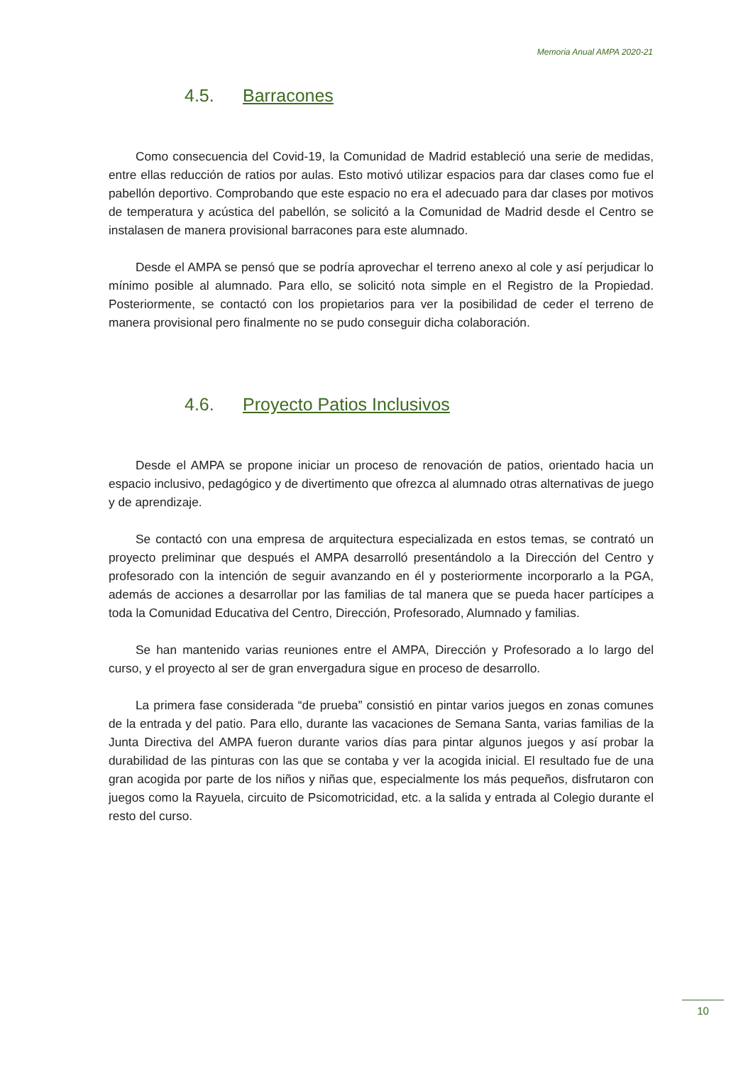Memoria Anual AMPA 2020-21
4.5. Barracones
Como consecuencia del Covid-19, la Comunidad de Madrid estableció una serie de medidas, entre ellas reducción de ratios por aulas. Esto motivó utilizar espacios para dar clases como fue el pabellón deportivo. Comprobando que este espacio no era el adecuado para dar clases por motivos de temperatura y acústica del pabellón, se solicitó a la Comunidad de Madrid desde el Centro se instalasen de manera provisional barracones para este alumnado.
Desde el AMPA se pensó que se podría aprovechar el terreno anexo al cole y así perjudicar lo mínimo posible al alumnado. Para ello, se solicitó nota simple en el Registro de la Propiedad. Posteriormente, se contactó con los propietarios para ver la posibilidad de ceder el terreno de manera provisional pero finalmente no se pudo conseguir dicha colaboración.
4.6. Proyecto Patios Inclusivos
Desde el AMPA se propone iniciar un proceso de renovación de patios, orientado hacia un espacio inclusivo, pedagógico y de divertimento que ofrezca al alumnado otras alternativas de juego y de aprendizaje.
Se contactó con una empresa de arquitectura especializada en estos temas, se contrató un proyecto preliminar que después el AMPA desarrolló presentándolo a la Dirección del Centro y profesorado con la intención de seguir avanzando en él y posteriormente incorporarlo a la PGA, además de acciones a desarrollar por las familias de tal manera que se pueda hacer partícipes a toda la Comunidad Educativa del Centro, Dirección, Profesorado, Alumnado y familias.
Se han mantenido varias reuniones entre el AMPA, Dirección y Profesorado a lo largo del curso, y el proyecto al ser de gran envergadura sigue en proceso de desarrollo.
La primera fase considerada “de prueba” consistió en pintar varios juegos en zonas comunes de la entrada y del patio. Para ello, durante las vacaciones de Semana Santa, varias familias de la Junta Directiva del AMPA fueron durante varios días para pintar algunos juegos y así probar la durabilidad de las pinturas con las que se contaba y ver la acogida inicial. El resultado fue de una gran acogida por parte de los niños y niñas que, especialmente los más pequeños, disfrutaron con juegos como la Rayuela, circuito de Psicomotricidad, etc. a la salida y entrada al Colegio durante el resto del curso.
10